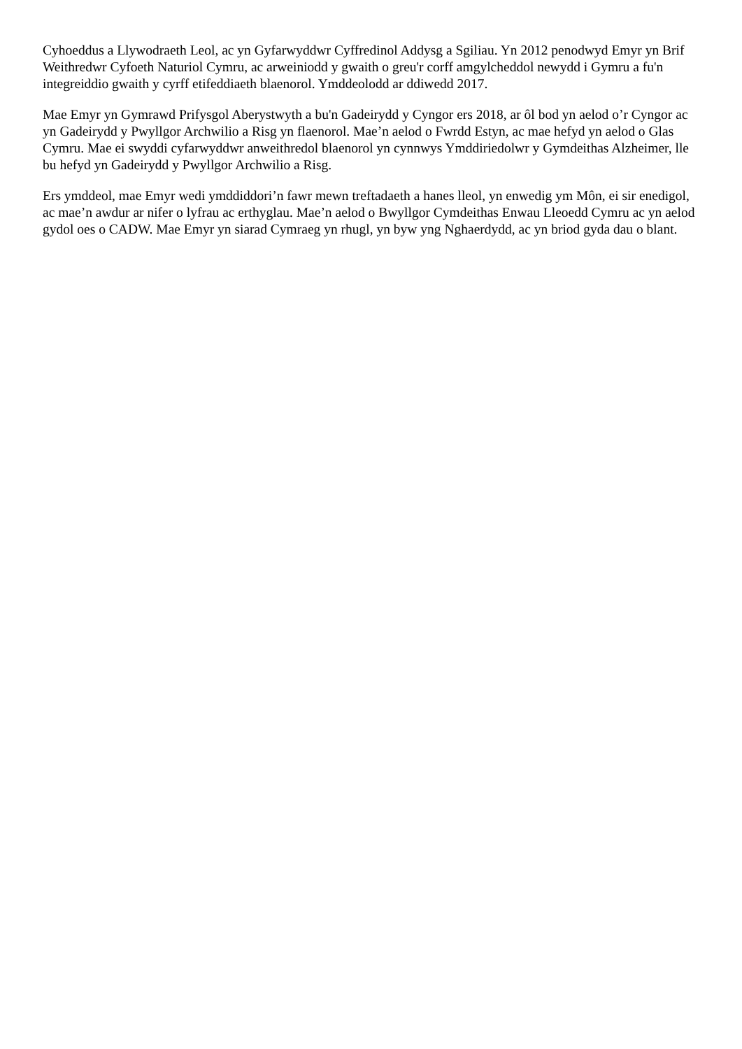Cyhoeddus a Llywodraeth Leol, ac yn Gyfarwyddwr Cyffredinol Addysg a Sgiliau. Yn 2012 penodwyd Emyr yn Brif Weithredwr Cyfoeth Naturiol Cymru, ac arweiniodd y gwaith o greu'r corff amgylcheddol newydd i Gymru a fu'n integreiddio gwaith y cyrff etifeddiaeth blaenorol. Ymddeolodd ar ddiwedd 2017.
Mae Emyr yn Gymrawd Prifysgol Aberystwyth a bu'n Gadeirydd y Cyngor ers 2018, ar ôl bod yn aelod o’r Cyngor ac yn Gadeirydd y Pwyllgor Archwilio a Risg yn flaenorol. Mae’n aelod o Fwrdd Estyn, ac mae hefyd yn aelod o Glas Cymru. Mae ei swyddi cyfarwyddwr anweithredol blaenorol yn cynnwys Ymddiriedolwr y Gymdeithas Alzheimer, lle bu hefyd yn Gadeirydd y Pwyllgor Archwilio a Risg.
Ers ymddeol, mae Emyr wedi ymddiddori’n fawr mewn treftadaeth a hanes lleol, yn enwedig ym Môn, ei sir enedigol, ac mae’n awdur ar nifer o lyfrau ac erthyglau. Mae’n aelod o Bwyllgor Cymdeithas Enwau Lleoedd Cymru ac yn aelod gydol oes o CADW. Mae Emyr yn siarad Cymraeg yn rhugl, yn byw yng Nghaerdydd, ac yn briod gyda dau o blant.